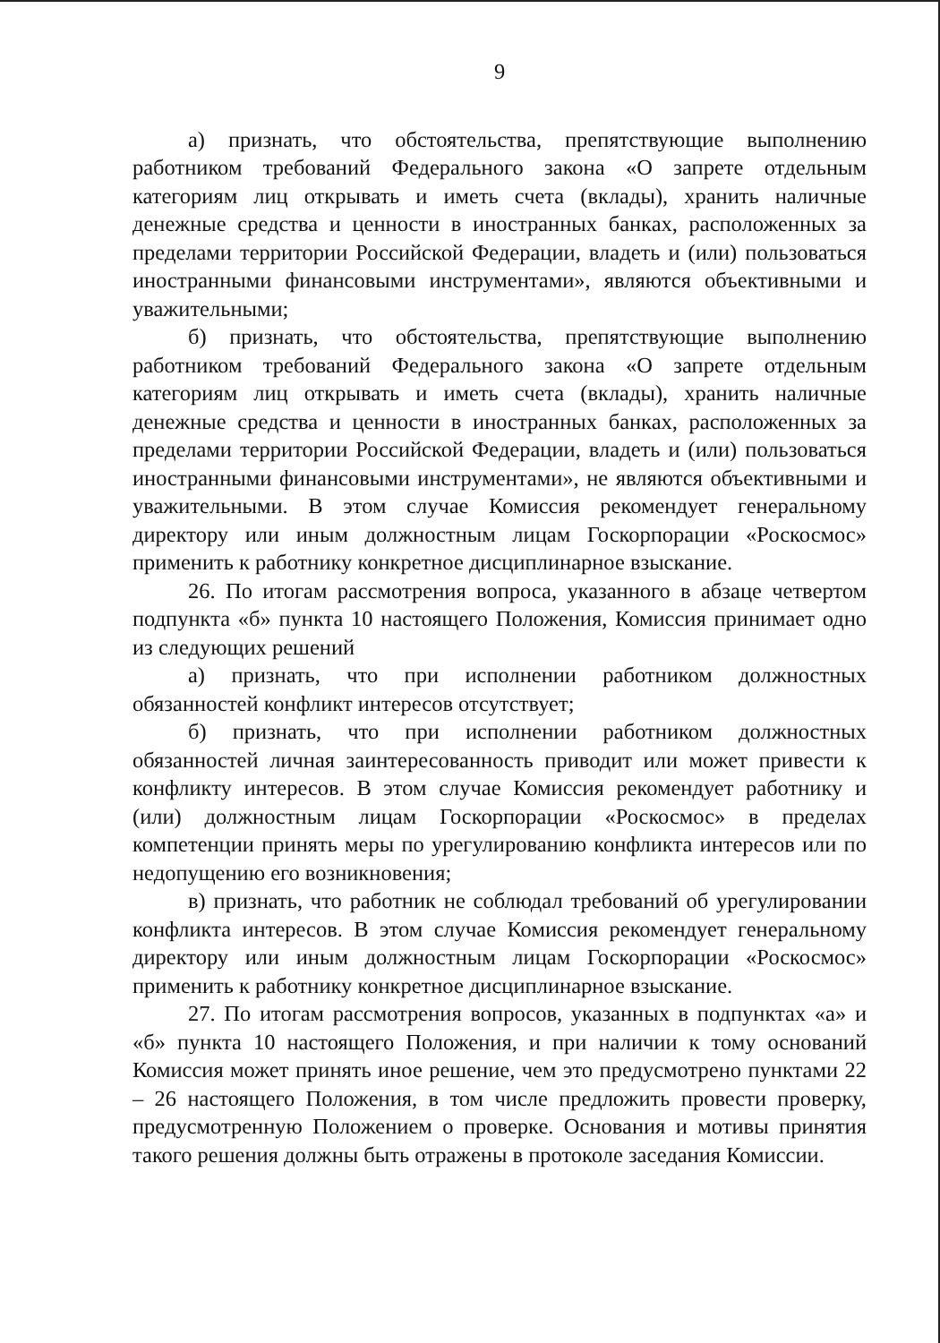9
а) признать, что обстоятельства, препятствующие выполнению работником требований Федерального закона «О запрете отдельным категориям лиц открывать и иметь счета (вклады), хранить наличные денежные средства и ценности в иностранных банках, расположенных за пределами территории Российской Федерации, владеть и (или) пользоваться иностранными финансовыми инструментами», являются объективными и уважительными;
б) признать, что обстоятельства, препятствующие выполнению работником требований Федерального закона «О запрете отдельным категориям лиц открывать и иметь счета (вклады), хранить наличные денежные средства и ценности в иностранных банках, расположенных за пределами территории Российской Федерации, владеть и (или) пользоваться иностранными финансовыми инструментами», не являются объективными и уважительными. В этом случае Комиссия рекомендует генеральному директору или иным должностным лицам Госкорпорации «Роскосмос» применить к работнику конкретное дисциплинарное взыскание.
26. По итогам рассмотрения вопроса, указанного в абзаце четвертом подпункта «б» пункта 10 настоящего Положения, Комиссия принимает одно из следующих решений
а) признать, что при исполнении работником должностных обязанностей конфликт интересов отсутствует;
б) признать, что при исполнении работником должностных обязанностей личная заинтересованность приводит или может привести к конфликту интересов. В этом случае Комиссия рекомендует работнику и (или) должностным лицам Госкорпорации «Роскосмос» в пределах компетенции принять меры по урегулированию конфликта интересов или по недопущению его возникновения;
в) признать, что работник не соблюдал требований об урегулировании конфликта интересов. В этом случае Комиссия рекомендует генеральному директору или иным должностным лицам Госкорпорации «Роскосмос» применить к работнику конкретное дисциплинарное взыскание.
27. По итогам рассмотрения вопросов, указанных в подпунктах «а» и «б» пункта 10 настоящего Положения, и при наличии к тому оснований Комиссия может принять иное решение, чем это предусмотрено пунктами 22 – 26 настоящего Положения, в том числе предложить провести проверку, предусмотренную Положением о проверке. Основания и мотивы принятия такого решения должны быть отражены в протоколе заседания Комиссии.